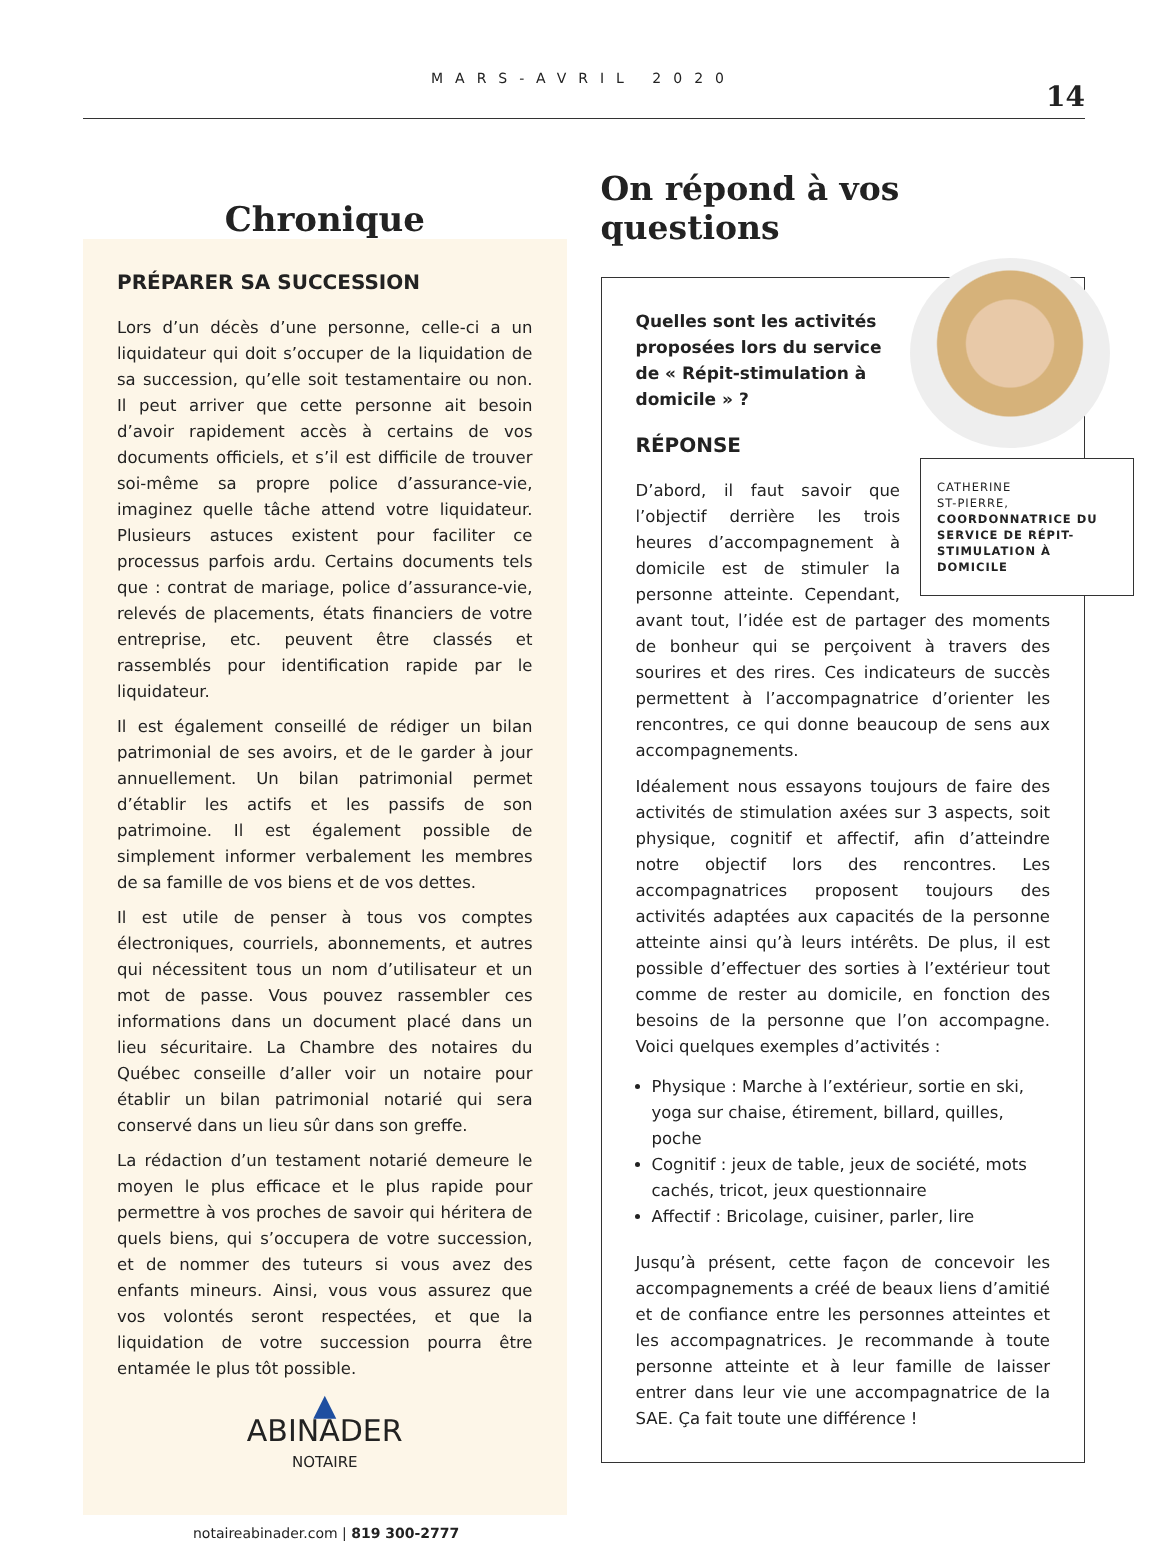MARS-AVRIL 2020
14
Chronique
PRÉPARER SA SUCCESSION
Lors d’un décès d’une personne, celle-ci a un liquidateur qui doit s’occuper de la liquidation de sa succession, qu’elle soit testamentaire ou non. Il peut arriver que cette personne ait besoin d’avoir rapidement accès à certains de vos documents officiels, et s’il est difficile de trouver soi-même sa propre police d’assurance-vie, imaginez quelle tâche attend votre liquidateur. Plusieurs astuces existent pour faciliter ce processus parfois ardu. Certains documents tels que : contrat de mariage, police d’assurance-vie, relevés de placements, états financiers de votre entreprise, etc. peuvent être classés et rassemblés pour identification rapide par le liquidateur.
Il est également conseillé de rédiger un bilan patrimonial de ses avoirs, et de le garder à jour annuellement. Un bilan patrimonial permet d’établir les actifs et les passifs de son patrimoine. Il est également possible de simplement informer verbalement les membres de sa famille de vos biens et de vos dettes.
Il est utile de penser à tous vos comptes électroniques, courriels, abonnements, et autres qui nécessitent tous un nom d’utilisateur et un mot de passe. Vous pouvez rassembler ces informations dans un document placé dans un lieu sécuritaire. La Chambre des notaires du Québec conseille d’aller voir un notaire pour établir un bilan patrimonial notarié qui sera conservé dans un lieu sûr dans son greffe.
La rédaction d’un testament notarié demeure le moyen le plus efficace et le plus rapide pour permettre à vos proches de savoir qui héritera de quels biens, qui s’occupera de votre succession, et de nommer des tuteurs si vous avez des enfants mineurs. Ainsi, vous vous assurez que vos volontés seront respectées, et que la liquidation de votre succession pourra être entamée le plus tôt possible.
▲
ABINADER
NOTAIRE
notaireabinader.com | 819 300-2777
On répond à vos questions
Quelles sont les activités proposées lors du service de « Répit-stimulation à domicile » ?
CATHERINE
ST-PIERRE,
COORDONNATRICE DU SERVICE DE RÉPIT-STIMULATION À DOMICILE
RÉPONSE
D’abord, il faut savoir que l’objectif derrière les trois heures d’accompagnement à domicile est de stimuler la personne atteinte. Cependant, avant tout, l’idée est de partager des moments de bonheur qui se perçoivent à travers des sourires et des rires. Ces indicateurs de succès permettent à l’accompagnatrice d’orienter les rencontres, ce qui donne beaucoup de sens aux accompagnements.
Idéalement nous essayons toujours de faire des activités de stimulation axées sur 3 aspects, soit physique, cognitif et affectif, afin d’atteindre notre objectif lors des rencontres. Les accompagnatrices proposent toujours des activités adaptées aux capacités de la personne atteinte ainsi qu’à leurs intérêts. De plus, il est possible d’effectuer des sorties à l’extérieur tout comme de rester au domicile, en fonction des besoins de la personne que l’on accompagne. Voici quelques exemples d’activités :
Physique : Marche à l’extérieur, sortie en ski, yoga sur chaise, étirement, billard, quilles, poche
Cognitif : jeux de table, jeux de société, mots cachés, tricot, jeux questionnaire
Affectif : Bricolage, cuisiner, parler, lire
Jusqu’à présent, cette façon de concevoir les accompagnements a créé de beaux liens d’amitié et de confiance entre les personnes atteintes et les accompagnatrices. Je recommande à toute personne atteinte et à leur famille de laisser entrer dans leur vie une accompagnatrice de la SAE. Ça fait toute une différence !